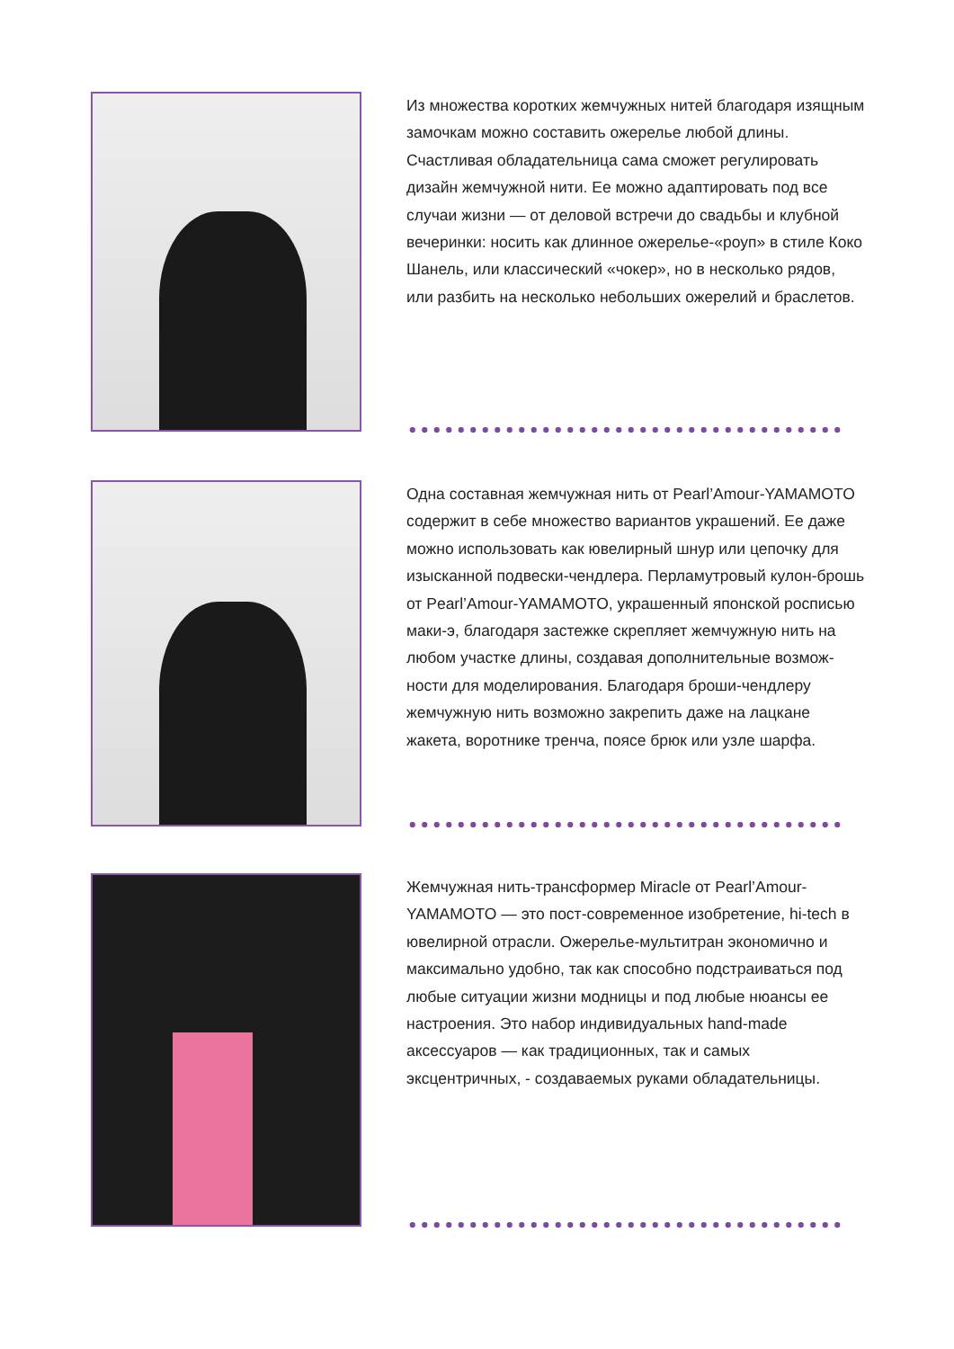Из множества коротких жемчужных нитей благодаря изящным замочкам можно составить ожерелье любой длины. Счастливая обладательница сама сможет ре­гулировать дизайн жемчужной нити. Ее можно адап­тировать под все случаи жизни — от деловой встречи до свадьбы и клубной вечеринки: носить как длинное ожерелье-«роуп» в стиле Коко Шанель, или классичес­кий «чокер», но в несколько рядов, или разбить на не­сколько небольших ожерелий и браслетов.
Одна составная жемчужная нить от Pearl’Amour-YAMAMOTO содержит в себе множество вариантов украшений. Ее даже можно использовать как ювелир­ный шнур или цепочку для изысканной подвески-чен­длера. Перламутровый кулон-брошь от Pearl’Amour-YAMAMOTO, украшенный японской росписью маки-э, благодаря застежке скрепляет жемчужную нить на лю­бом участке длины, создавая дополнительные возмож­ности для моделирования. Благодаря броши-чендлеру жемчужную нить возможно закрепить даже на лацкане жакета, воротнике тренча, поясе брюк или узле шар­фа.
Жемчужная нить-трансформер Miracle от Pearl’Amour-YAMAMOTO — это пост-современное изобретение, hi-tech в ювелирной отрасли. Ожерелье-мультитран экономично и максимально удобно, так как способно подстраиваться под любые ситуации жизни модницы и под любые нюансы ее настроения. Это набор индиви­дуальных hand-made аксессуаров — как традиционных, так и самых эксцентричных, - создаваемых руками обладательницы.